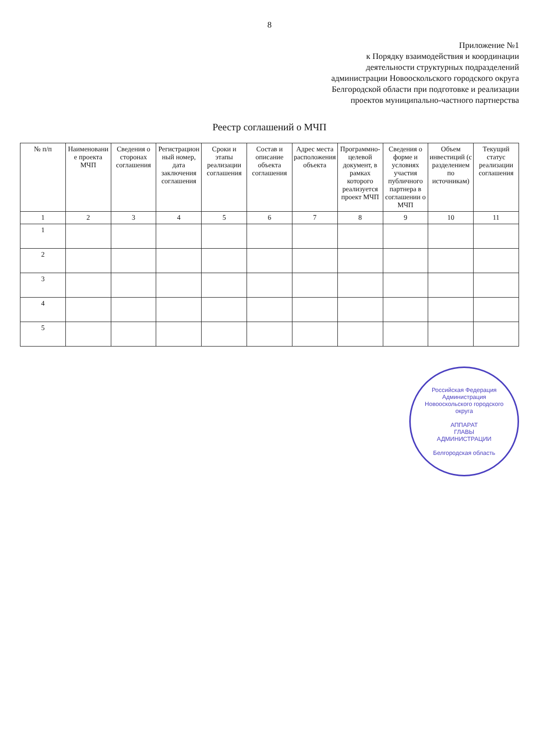8
Приложение №1
к Порядку взаимодействия и координации
деятельности структурных подразделений
администрации Новооскольского городского округа
Белгородской области при подготовке и реализации
проектов муниципально-частного партнерства
Реестр соглашений о МЧП
| № п/п | Наименование проекта МЧП | Сведения о сторонах соглашения | Регистрационный номер, дата заключения соглашения | Сроки и этапы реализации соглашения | Состав и описание объекта соглашения | Адрес места расположения объекта | Программно-целевой документ, в рамках которого реализуется проект МЧП | Сведения о форме и условиях участия публичного партнера в соглашении о МЧП | Объем инвестиций (с разделением по источникам) | Текущий статус реализации соглашения |
| --- | --- | --- | --- | --- | --- | --- | --- | --- | --- | --- |
| 1 | 2 | 3 | 4 | 5 | 6 | 7 | 8 | 9 | 10 | 11 |
| 1 | | | | | | | | | | |
| 2 | | | | | | | | | | |
| 3 | | | | | | | | | | |
| 4 | | | | | | | | | | |
| 5 | | | | | | | | | | |
Российская Федерация
Администрация Новооскольского городского округа
АППАРАТ
ГЛАВЫ
АДМИНИСТРАЦИИ
Белгородская область